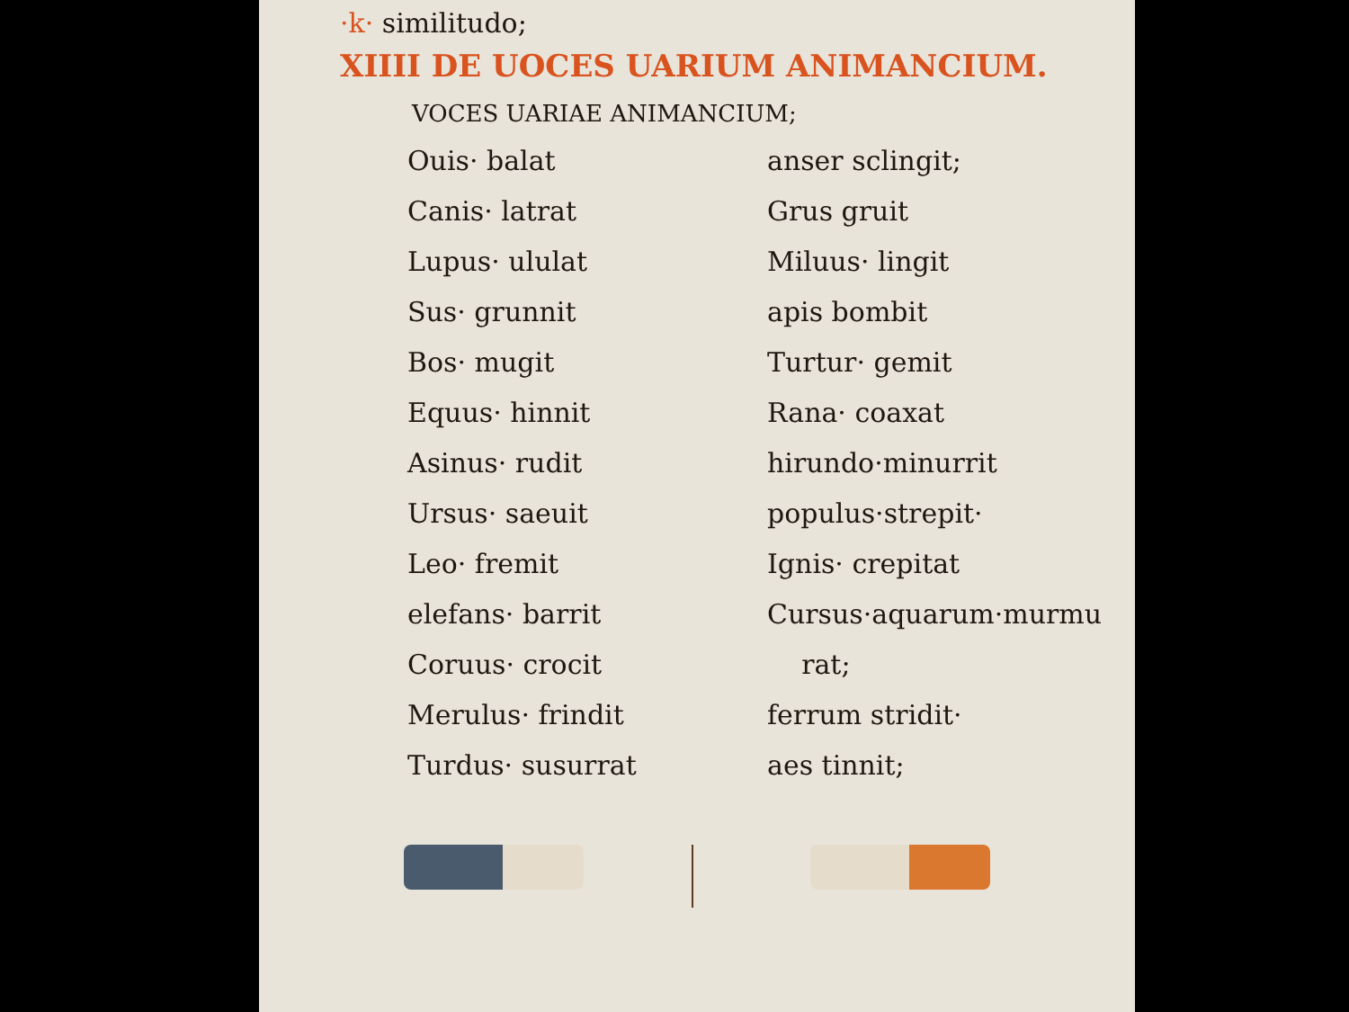·k· similitudo;
XIIII DE UOCES UARIUM ANIMANCIUM.
VOCES UARIAE ANIMANCIUM;
Ouis· balat
Canis· latrat
Lupus· ululat
Sus· grunnit
Bos· mugit
Equus· hinnit
Asinus· rudit
Ursus· saeuit
Leo· fremit
elefans· barrit
Coruus· crocit
Merulus· frindit
Turdus· susurrat
anser sclingit;
Grus gruit
Miluus· lingit
apis bombit
Turtur· gemit
Rana· coaxat
hirundo·minurrit
populus·strepit·
Ignis· crepitat
Cursus·aquarum·murmu
rat;
ferrum stridit·
aes tinnit;